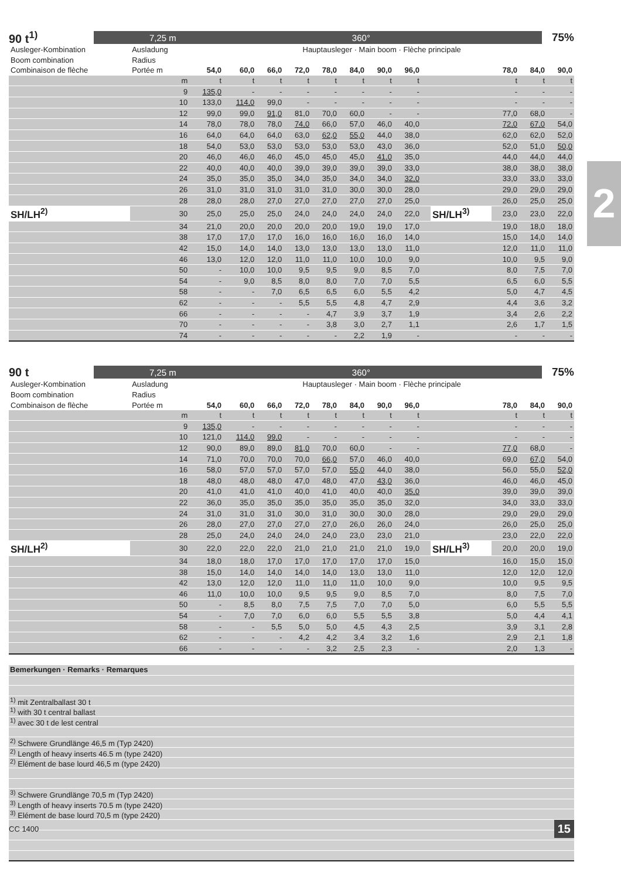2
90 t<sup>1)</sup>
7,25 m 360°
75%
| Ausleger-Kombination | Ausladung | Hauptausleger · Main boom · Flèche principale | | | | | | | | | | | | |
| Boom combination | Radius | | | | | | | | | | | | | |
| Combinaison de flèche | Portée m | 54,0 | 60,0 | 66,0 | 72,0 | 78,0 | 84,0 | 90,0 | 96,0 | | | 78,0 | 84,0 | 90,0 |
| | m | t | t | t | t | t | t | t | t | | | t | t | t |
| | 9 | 135,0 | - | - | - | - | - | - | - | | | - | - | - |
| | 10 | 133,0 | 114,0 | 99,0 | - | - | - | - | - | | | - | - | - |
| | 12 | 99,0 | 99,0 | 91,0 | 81,0 | 70,0 | 60,0 | - | - | | | 77,0 | 68,0 | - |
| | 14 | 78,0 | 78,0 | 78,0 | 74,0 | 66,0 | 57,0 | 46,0 | 40,0 | | | 72,0 | 67,0 | 54,0 |
| | 16 | 64,0 | 64,0 | 64,0 | 63,0 | 62,0 | 55,0 | 44,0 | 38,0 | | | 62,0 | 62,0 | 52,0 |
| | 18 | 54,0 | 53,0 | 53,0 | 53,0 | 53,0 | 53,0 | 43,0 | 36,0 | | | 52,0 | 51,0 | 50,0 |
| | 20 | 46,0 | 46,0 | 46,0 | 45,0 | 45,0 | 45,0 | 41,0 | 35,0 | | | 44,0 | 44,0 | 44,0 |
| | 22 | 40,0 | 40,0 | 40,0 | 39,0 | 39,0 | 39,0 | 39,0 | 33,0 | | | 38,0 | 38,0 | 38,0 |
| | 24 | 35,0 | 35,0 | 35,0 | 34,0 | 35,0 | 34,0 | 34,0 | 32,0 | | | 33,0 | 33,0 | 33,0 |
| | 26 | 31,0 | 31,0 | 31,0 | 31,0 | 31,0 | 30,0 | 30,0 | 28,0 | | | 29,0 | 29,0 | 29,0 |
| | 28 | 28,0 | 28,0 | 27,0 | 27,0 | 27,0 | 27,0 | 27,0 | 25,0 | | | 26,0 | 25,0 | 25,0 |
| SH/LH<sup>2)</sup> | 30 | 25,0 | 25,0 | 25,0 | 24,0 | 24,0 | 24,0 | 24,0 | 22,0 | | SH/LH<sup>3)</sup> | 23,0 | 23,0 | 22,0 |
| | 34 | 21,0 | 20,0 | 20,0 | 20,0 | 20,0 | 19,0 | 19,0 | 17,0 | | | 19,0 | 18,0 | 18,0 |
| | 38 | 17,0 | 17,0 | 17,0 | 16,0 | 16,0 | 16,0 | 16,0 | 14,0 | | | 15,0 | 14,0 | 14,0 |
| | 42 | 15,0 | 14,0 | 14,0 | 13,0 | 13,0 | 13,0 | 13,0 | 11,0 | | | 12,0 | 11,0 | 11,0 |
| | 46 | 13,0 | 12,0 | 12,0 | 11,0 | 11,0 | 10,0 | 10,0 | 9,0 | | | 10,0 | 9,5 | 9,0 |
| | 50 | - | 10,0 | 10,0 | 9,5 | 9,5 | 9,0 | 8,5 | 7,0 | | | 8,0 | 7,5 | 7,0 |
| | 54 | - | 9,0 | 8,5 | 8,0 | 8,0 | 7,0 | 7,0 | 5,5 | | | 6,5 | 6,0 | 5,5 |
| | 58 | - | - | 7,0 | 6,5 | 6,5 | 6,0 | 5,5 | 4,2 | | | 5,0 | 4,7 | 4,5 |
| | 62 | - | - | - | 5,5 | 5,5 | 4,8 | 4,7 | 2,9 | | | 4,4 | 3,6 | 3,2 |
| | 66 | - | - | - | - | 4,7 | 3,9 | 3,7 | 1,9 | | | 3,4 | 2,6 | 2,2 |
| | 70 | - | - | - | - | 3,8 | 3,0 | 2,7 | 1,1 | | | 2,6 | 1,7 | 1,5 |
| | 74 | - | - | - | - | - | 2,2 | 1,9 | - | | | - | - | - |
90 t
7,25 m 360°
75%
| Ausleger-Kombination | Ausladung | Hauptausleger · Main boom · Flèche principale | | | | | | | | | | | | |
| Boom combination | Radius | | | | | | | | | | | | | |
| Combinaison de flèche | Portée m | 54,0 | 60,0 | 66,0 | 72,0 | 78,0 | 84,0 | 90,0 | 96,0 | | | 78,0 | 84,0 | 90,0 |
| | m | t | t | t | t | t | t | t | t | | | t | t | t |
| | 9 | 135,0 | - | - | - | - | - | - | - | | | - | - | - |
| | 10 | 121,0 | 114,0 | 99,0 | - | - | - | - | - | | | - | - | - |
| | 12 | 90,0 | 89,0 | 89,0 | 81,0 | 70,0 | 60,0 | - | - | | | 77,0 | 68,0 | - |
| | 14 | 71,0 | 70,0 | 70,0 | 70,0 | 66,0 | 57,0 | 46,0 | 40,0 | | | 69,0 | 67,0 | 54,0 |
| | 16 | 58,0 | 57,0 | 57,0 | 57,0 | 57,0 | 55,0 | 44,0 | 38,0 | | | 56,0 | 55,0 | 52,0 |
| | 18 | 48,0 | 48,0 | 48,0 | 47,0 | 48,0 | 47,0 | 43,0 | 36,0 | | | 46,0 | 46,0 | 45,0 |
| | 20 | 41,0 | 41,0 | 41,0 | 40,0 | 41,0 | 40,0 | 40,0 | 35,0 | | | 39,0 | 39,0 | 39,0 |
| | 22 | 36,0 | 35,0 | 35,0 | 35,0 | 35,0 | 35,0 | 35,0 | 32,0 | | | 34,0 | 33,0 | 33,0 |
| | 24 | 31,0 | 31,0 | 31,0 | 30,0 | 31,0 | 30,0 | 30,0 | 28,0 | | | 29,0 | 29,0 | 29,0 |
| | 26 | 28,0 | 27,0 | 27,0 | 27,0 | 27,0 | 26,0 | 26,0 | 24,0 | | | 26,0 | 25,0 | 25,0 |
| | 28 | 25,0 | 24,0 | 24,0 | 24,0 | 24,0 | 23,0 | 23,0 | 21,0 | | | 23,0 | 22,0 | 22,0 |
| SH/LH<sup>2)</sup> | 30 | 22,0 | 22,0 | 22,0 | 21,0 | 21,0 | 21,0 | 21,0 | 19,0 | | SH/LH<sup>3)</sup> | 20,0 | 20,0 | 19,0 |
| | 34 | 18,0 | 18,0 | 17,0 | 17,0 | 17,0 | 17,0 | 17,0 | 15,0 | | | 16,0 | 15,0 | 15,0 |
| | 38 | 15,0 | 14,0 | 14,0 | 14,0 | 14,0 | 13,0 | 13,0 | 11,0 | | | 12,0 | 12,0 | 12,0 |
| | 42 | 13,0 | 12,0 | 12,0 | 11,0 | 11,0 | 11,0 | 10,0 | 9,0 | | | 10,0 | 9,5 | 9,5 |
| | 46 | 11,0 | 10,0 | 10,0 | 9,5 | 9,5 | 9,0 | 8,5 | 7,0 | | | 8,0 | 7,5 | 7,0 |
| | 50 | - | 8,5 | 8,0 | 7,5 | 7,5 | 7,0 | 7,0 | 5,0 | | | 6,0 | 5,5 | 5,5 |
| | 54 | - | 7,0 | 7,0 | 6,0 | 6,0 | 5,5 | 5,5 | 3,8 | | | 5,0 | 4,4 | 4,1 |
| | 58 | - | - | 5,5 | 5,0 | 5,0 | 4,5 | 4,3 | 2,5 | | | 3,9 | 3,1 | 2,8 |
| | 62 | - | - | - | 4,2 | 4,2 | 3,4 | 3,2 | 1,6 | | | 2,9 | 2,1 | 1,8 |
| | 66 | - | - | - | - | 3,2 | 2,5 | 2,3 | - | | | 2,0 | 1,3 | - |
Bemerkungen · Remarks · Remarques
<sup>1)</sup> mit Zentralballast 30 t
<sup>1)</sup> with 30 t central ballast
<sup>1)</sup> avec 30 t de lest central
<sup>2)</sup> Schwere Grundlänge 46,5 m (Typ 2420)
<sup>2)</sup> Length of heavy inserts 46.5 m (type 2420)
<sup>2)</sup> Elément de base lourd 46,5 m (type 2420)
<sup>3)</sup> Schwere Grundlänge 70,5 m (Typ 2420)
<sup>3)</sup> Length of heavy inserts 70.5 m (type 2420)
<sup>3)</sup> Elément de base lourd 70,5 m (type 2420)
CC 1400 15